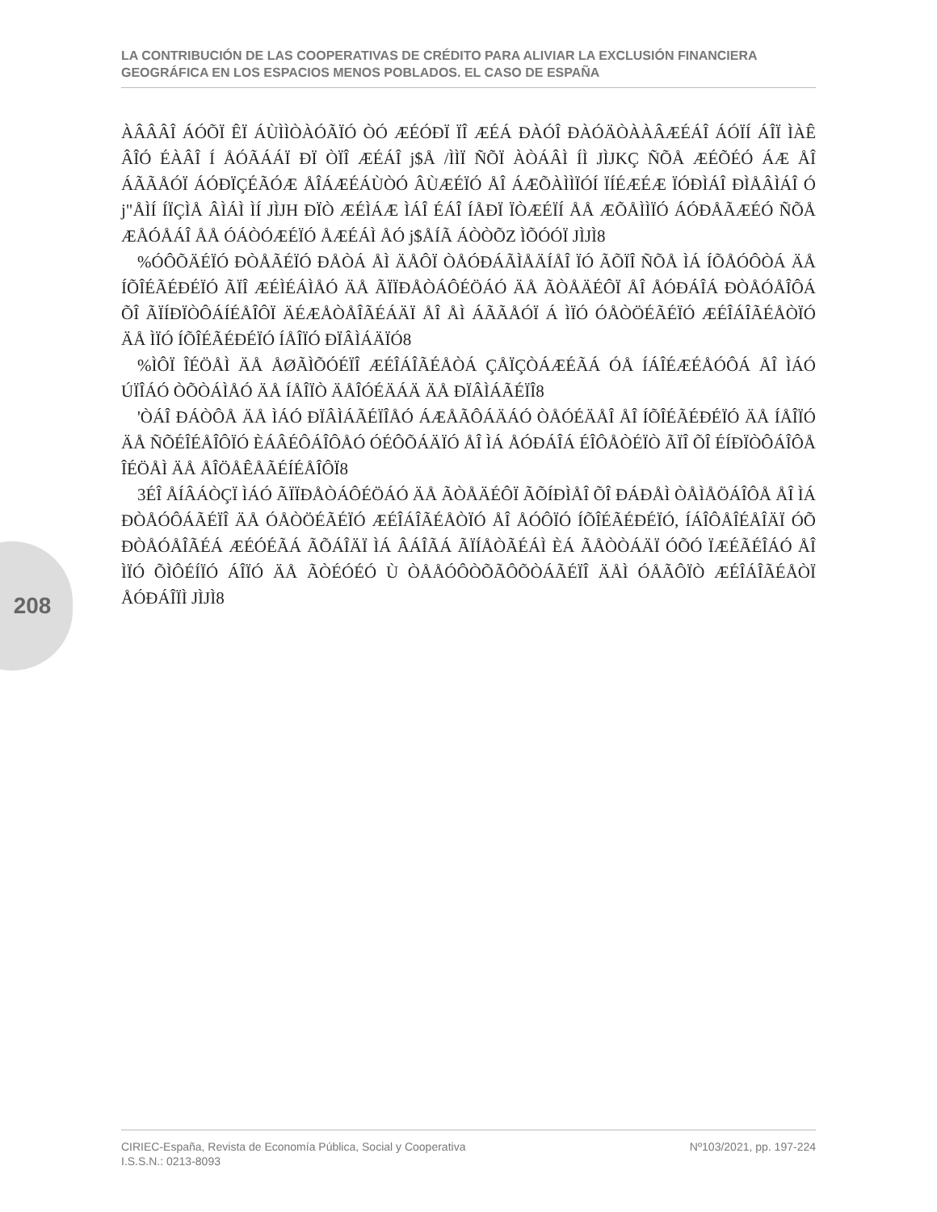LA CONTRIBUCIÓN DE LAS COOPERATIVAS DE CRÉDITO PARA ALIVIAR LA EXCLUSIÓN FINANCIERA GEOGRÁFICA EN LOS ESPACIOS MENOS POBLADOS. EL CASO DE ESPAÑA
208
ÀÂÂÂÎ ÁÓÕÏ ÊÏ ÁÙÌÌÒÀÓÃÏÓ ÒÓ ÆÉÓÐÏ ÏÎ ÆÉÁ ÐÀÓÎ ÐÀÓÄÒÀÀÂÆÉÁÎ ÁÓÏÍ ÁÎÏ ÌÀÊ ÂÎÓ ÉÀÂÎ Í ÅÓÃÁÁÏ ÐÏ ÒÏÎ ÆÉÁÎ j$Å /ÌÌÏ ÑÕÏ ÀÒÁÂÌ ÍÌ JÌJKÇ ÑÕÅ ÆÉÕÉÓ ÁÆ ÅÎ ÁÃÃÅÓÏ ÁÓÐÏÇÉÃÓÆ ÅÎÁÆÉÁÙÒÓ ÂÙÆÉÏÓ ÅÎ ÁÆÕÀÌÌÏÓÍ ÏÍÉÆÉÆ ÏÓÐÌÁÎ ÐÌÅÂÌÁÎ Ó j"ÅÌÍ ÍÏÇÌÅ ÂÌÁÌ ÌÍ JÌJH ÐÏÒ ÆÉÌÁÆ ÌÁÎ ÉÁÎ ÍÅÐÏ ÏÒÆÉÏÍ ÅÅ ÆÕÅÌÌÏÓ ÁÓÐÅÃÆÉÓ ÑÕÅ ÆÅÓÅÁÎ ÅÅ ÓÁÒÓÆÉÏÓ ÅÆÉÁÌ ÅÓ j$ÅÍÃ ÁÒÒÕZ ÌÕÓÓÏ JÌJÌ8
%ÓÔÕÄÉÏÓ ÐÒÅÃÉÏÓ ÐÅÒÁ ÅÌ ÄÅÔÏ ÒÅÓÐÁÃÌÅÄÍÅÎ ÏÓ ÃÕÏÎ ÑÕÅ ÌÁ ÍÕÅÓÔÒÁ ÄÅ ÍÕÎÉÃÉÐÉÏÓ ÃÏÎ ÆÉÌÉÁÌÅÓ ÄÅ ÃÏÏÐÅÒÁÔÉÖÁÓ ÄÅ ÃÒÅÄÉÔÏ ÅÎ ÅÓÐÁÎÁ ÐÒÅÓÅÎÔÁ ÕÎ ÃÏÍÐÏÒÔÁÍÉÅÎÔÏ ÄÉÆÅÒÅÎÃÉÁÄÏ ÅÎ ÅÌ ÁÃÃÅÓÏ Á ÌÏÓ ÓÅÒÖÉÃÉÏÓ ÆÉÎÁÎÃÉÅÒÏÓ ÄÅ ÌÏÓ ÍÕÎÉÃÉÐÉÏÓ ÍÅÎÏÓ ÐÏÂÌÁÄÏÓ8
%ÌÔÏ ÎÉÖÅÌ ÄÅ ÅØÃÌÕÓÉÏÎ ÆÉÎÁÎÃÉÅÒÁ ÇÅÏÇÒÁÆÉÃÁ ÓÅ ÍÁÎÉÆÉÅÓÔÁ ÅÎ ÌÁÓ ÚÏÎÁÓ ÒÕÒÁÌÅÓ ÄÅ ÍÅÎÏÒ ÄÅÎÓÉÄÁÄ ÄÅ ÐÏÂÌÁÃÉÏÎ8
'ÒÁÎ ÐÁÒÔÅ ÄÅ ÌÁÓ ÐÏÂÌÁÃÉÏÎÅÓ ÁÆÅÃÔÁÄÁÓ ÒÅÓÉÄÅÎ ÅÎ ÍÕÎÉÃÉÐÉÏÓ ÄÅ ÍÅÎÏÓ ÄÅ ÑÕÉÎÉÅÎÔÏÓ ÈÁÂÉÔÁÎÔÅÓ ÓÉÔÕÁÄÏÓ ÅÎ ÌÁ ÅÓÐÁÎÁ ÉÎÔÅÒÉÏÒ ÃÏÎ ÕÎ ÉÍÐÏÒÔÁÎÔÅ ÎÉÖÅÌ ÄÅ ÅÎÖÅÊÅÃÉÍÉÅÎÔÏ8
3ÉÎ ÅÍÂÁÒÇÏ ÌÁÓ ÃÏÏÐÅÒÁÔÉÖÁÓ ÄÅ ÃÒÅÄÉÔÏ ÃÕÍÐÌÅÎ ÕÎ ÐÁÐÅÌ ÒÅÌÅÖÁÎÔÅ ÅÎ ÌÁ ÐÒÅÓÔÁÃÉÏÎ ÄÅ ÓÅÒÖÉÃÉÏÓ ÆÉÎÁÎÃÉÅÒÏÓ ÅÎ ÅÓÔÏÓ ÍÕÎÉÃÉÐÉÏÓ, ÍÁÎÔÅÎÉÅÎÄÏ ÓÕ ÐÒÅÓÅÎÃÉÁ ÆÉÓÉÃÁ ÃÕÁÎÄÏ ÌÁ ÂÁÎÃÁ ÃÏÍÅÒÃÉÁÌ ÈÁ ÃÅÒÒÁÄÏ ÓÕÓ ÏÆÉÃÉÎÁÓ ÅÎ ÌÏÓ ÕÌÔÉÍÏÓ ÁÎÏÓ ÄÅ ÃÒÉÓÉÓ Ù ÒÅÅÓÔÒÕÃÔÕÒÁÃÉÏÎ ÄÅÌ ÓÅÃÔÏÒ ÆÉÎÁÎÃÉÅÒÏ ÅÓÐÁÎÏÌ JÌJÌ8
CIRIEC-España, Revista de Economía Pública, Social y Cooperativa
I.S.S.N.: 0213-8093
Nº103/2021, pp. 197-224